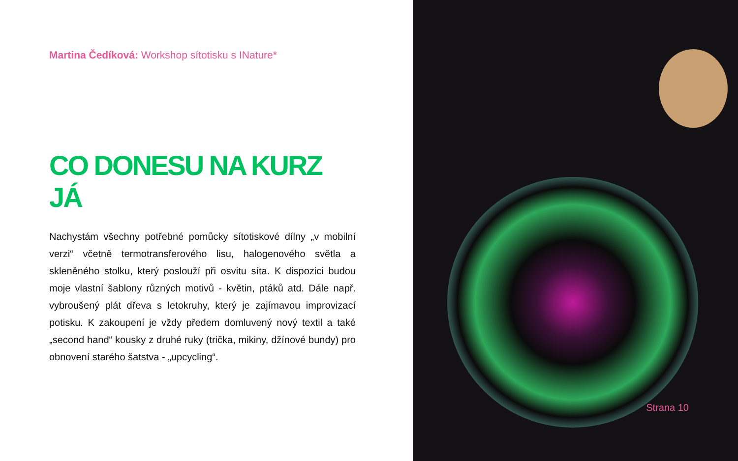Martina Čedíková: Workshop sítotisku s INature*
CO DONESU NA KURZ JÁ
Nachystám všechny potřebné pomůcky sítotiskové dílny „v mobilní verzi“ včetně termotransferového lisu, halogenového světla a skleněného stolku, který poslouží při osvitu síta. K dispozici budou moje vlastní šablony různých motivů - květin, ptáků atd. Dále např. vybroušený plát dřeva s letokruhy, který je zajímavou improvizací potisku. K zakoupení je vždy předem domluvený nový textil a také „second hand“ kousky z druhé ruky (trička, mikiny, džínové bundy) pro obnovení starého šatstva - „upcycling“.
Strana 10